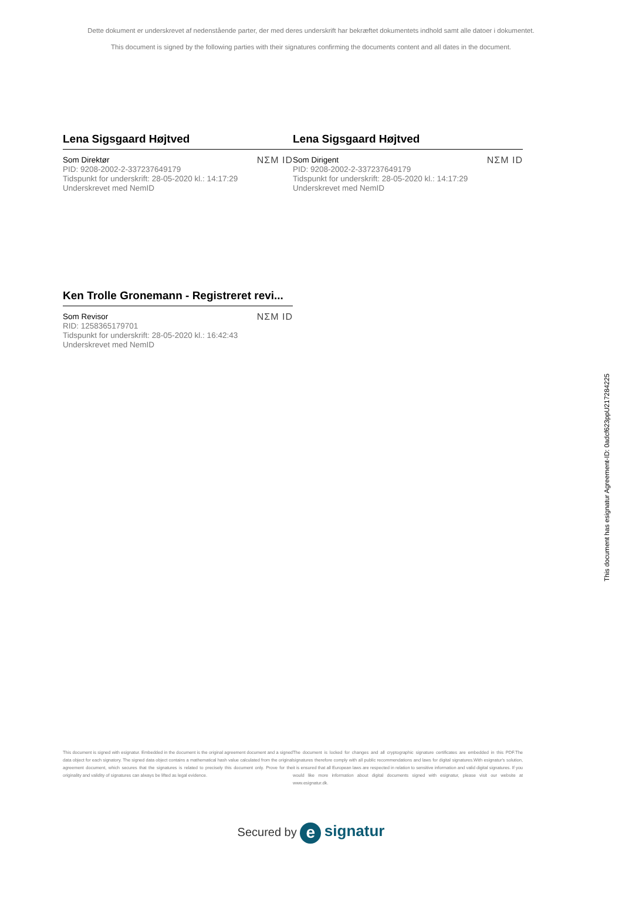Dette dokument er underskrevet af nedenstående parter, der med deres underskrift har bekræftet dokumentets indhold samt alle datoer i dokumentet.
This document is signed by the following parties with their signatures confirming the documents content and all dates in the document.
Lena Sigsgaard Højtved
Som Direktør
PID: 9208-2002-2-337237649179
Tidspunkt for underskrift: 28-05-2020 kl.: 14:17:29
Underskrevet med NemID
NΣM ID
Lena Sigsgaard Højtved
Som Dirigent
PID: 9208-2002-2-337237649179
Tidspunkt for underskrift: 28-05-2020 kl.: 14:17:29
Underskrevet med NemID
NΣM ID
Ken Trolle Gronemann - Registreret revi...
Som Revisor
RID: 1258365179701
Tidspunkt for underskrift: 28-05-2020 kl.: 16:42:43
Underskrevet med NemID
NΣM ID
This document has esignatur Agreement-ID: 0adcf623ppU217284225
This document is signed with esignatur. Embedded in the document is the original agreement document and a signed data object for each signatory. The signed data object contains a mathematical hash value calculated from the original agreement document, which secures that the signatures is related to precisely this document only. Prove for the originality and validity of signatures can always be lifted as legal evidence.
The document is locked for changes and all cryptographic signature certificates are embedded in this PDF.The signatures therefore comply with all public recommendations and laws for digital signatures.With esignatur's solution, it is ensured that all European laws are respected in relation to sensitive information and valid digital signatures. If you would like more information about digital documents signed with esignatur, please visit our website at www.esignatur.dk.
Secured by e signatur